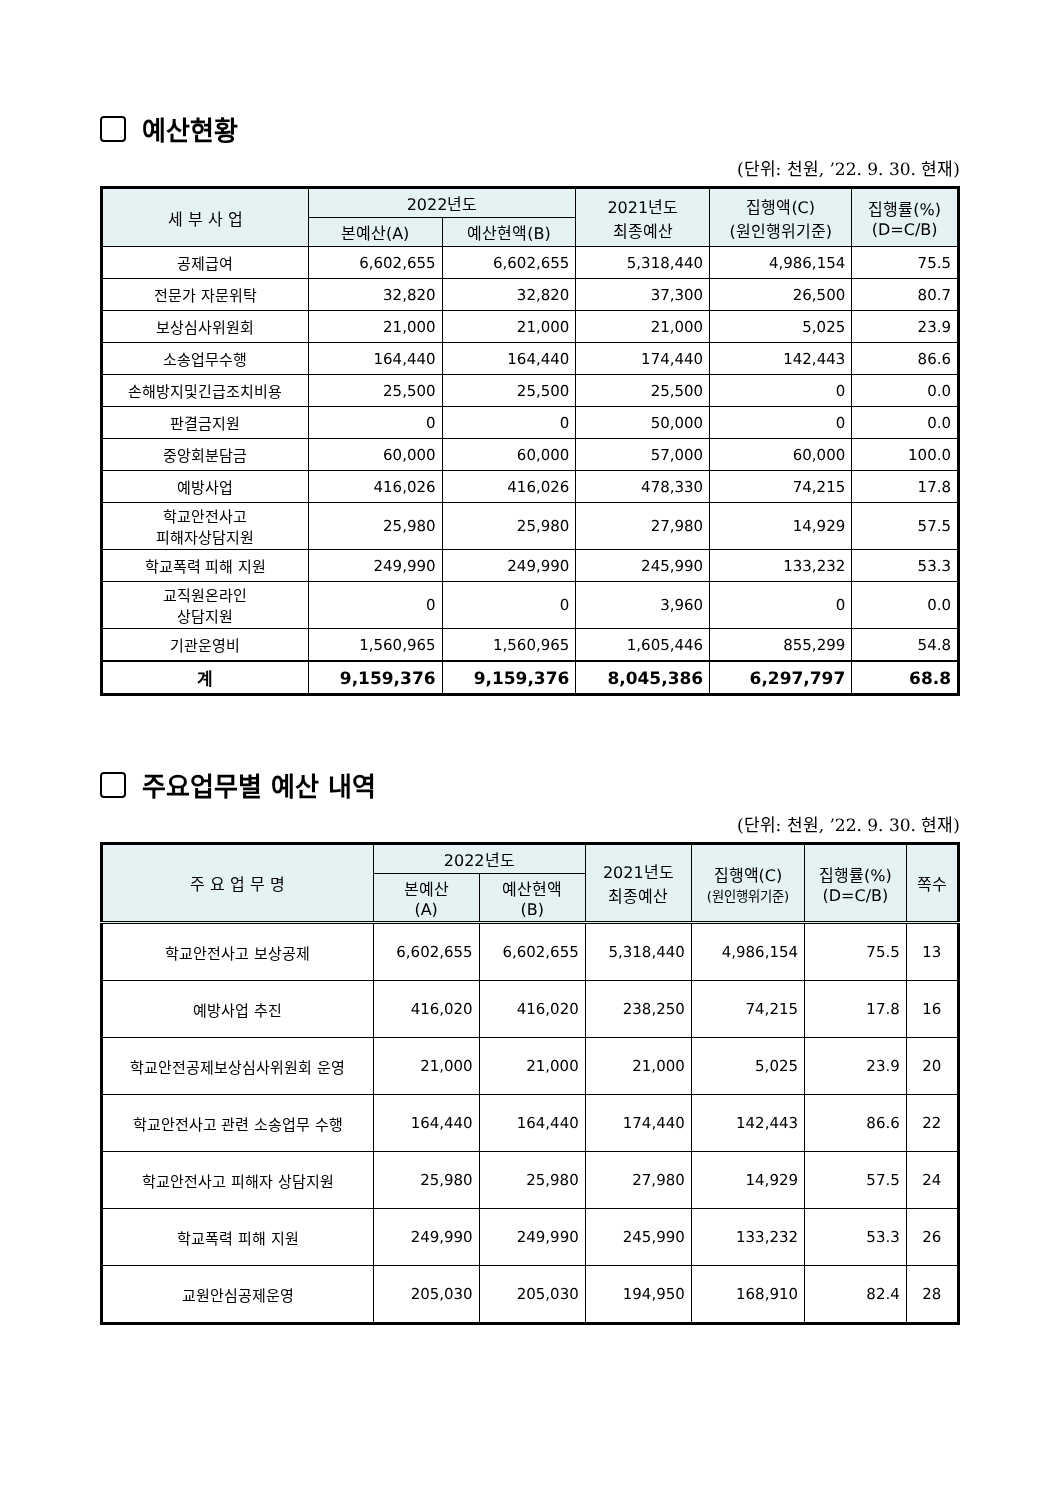예산현황
(단위: 천원, ’22. 9. 30. 현재)
| 세 부 사 업 | 2022년도 | | 2021년도 최종예산 | 집행액(C) (원인행위기준) | 집행률(%) (D=C/B) |
| --- | --- | --- | --- | --- | --- |
| | 본예산(A) | 예산현액(B) | | | |
| 공제급여 | 6,602,655 | 6,602,655 | 5,318,440 | 4,986,154 | 75.5 |
| 전문가 자문위탁 | 32,820 | 32,820 | 37,300 | 26,500 | 80.7 |
| 보상심사위원회 | 21,000 | 21,000 | 21,000 | 5,025 | 23.9 |
| 소송업무수행 | 164,440 | 164,440 | 174,440 | 142,443 | 86.6 |
| 손해방지및긴급조치비용 | 25,500 | 25,500 | 25,500 | 0 | 0.0 |
| 판결금지원 | 0 | 0 | 50,000 | 0 | 0.0 |
| 중앙회분담금 | 60,000 | 60,000 | 57,000 | 60,000 | 100.0 |
| 예방사업 | 416,026 | 416,026 | 478,330 | 74,215 | 17.8 |
| 학교안전사고 피해자상담지원 | 25,980 | 25,980 | 27,980 | 14,929 | 57.5 |
| 학교폭력 피해 지원 | 249,990 | 249,990 | 245,990 | 133,232 | 53.3 |
| 교직원온라인 상담지원 | 0 | 0 | 3,960 | 0 | 0.0 |
| 기관운영비 | 1,560,965 | 1,560,965 | 1,605,446 | 855,299 | 54.8 |
| 계 | 9,159,376 | 9,159,376 | 8,045,386 | 6,297,797 | 68.8 |
주요업무별 예산 내역
(단위: 천원, ’22. 9. 30. 현재)
| 주 요 업 무 명 | 2022년도 | | 2021년도 최종예산 | 집행액(C) (원인행위기준) | 집행률(%) (D=C/B) | 쪽수 |
| --- | --- | --- | --- | --- | --- | --- |
| | 본예산 (A) | 예산현액 (B) | | | | |
| 학교안전사고 보상공제 | 6,602,655 | 6,602,655 | 5,318,440 | 4,986,154 | 75.5 | 13 |
| 예방사업 추진 | 416,020 | 416,020 | 238,250 | 74,215 | 17.8 | 16 |
| 학교안전공제보상심사위원회 운영 | 21,000 | 21,000 | 21,000 | 5,025 | 23.9 | 20 |
| 학교안전사고 관련 소송업무 수행 | 164,440 | 164,440 | 174,440 | 142,443 | 86.6 | 22 |
| 학교안전사고 피해자 상담지원 | 25,980 | 25,980 | 27,980 | 14,929 | 57.5 | 24 |
| 학교폭력 피해 지원 | 249,990 | 249,990 | 245,990 | 133,232 | 53.3 | 26 |
| 교원안심공제운영 | 205,030 | 205,030 | 194,950 | 168,910 | 82.4 | 28 |